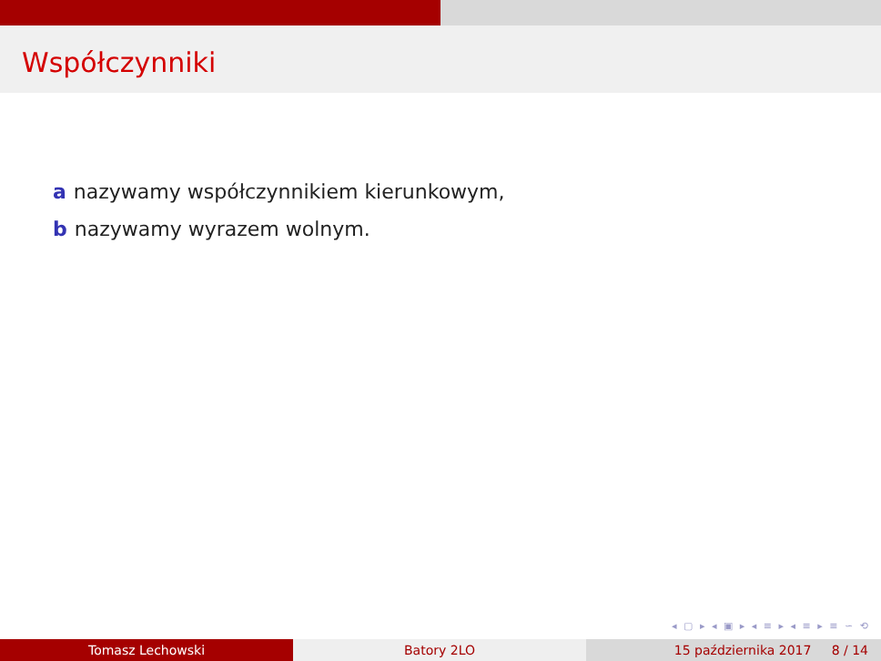Współczynniki
a nazywamy współczynnikiem kierunkowym,
b nazywamy wyrazem wolnym.
◂ ▢ ▸ ◂ ▣ ▸ ◂ ≡ ▸ ◂ ≡ ▸ ≡ ∽ ⟲
Tomasz Lechowski Batory 2LO 15 października 2017 8 / 14